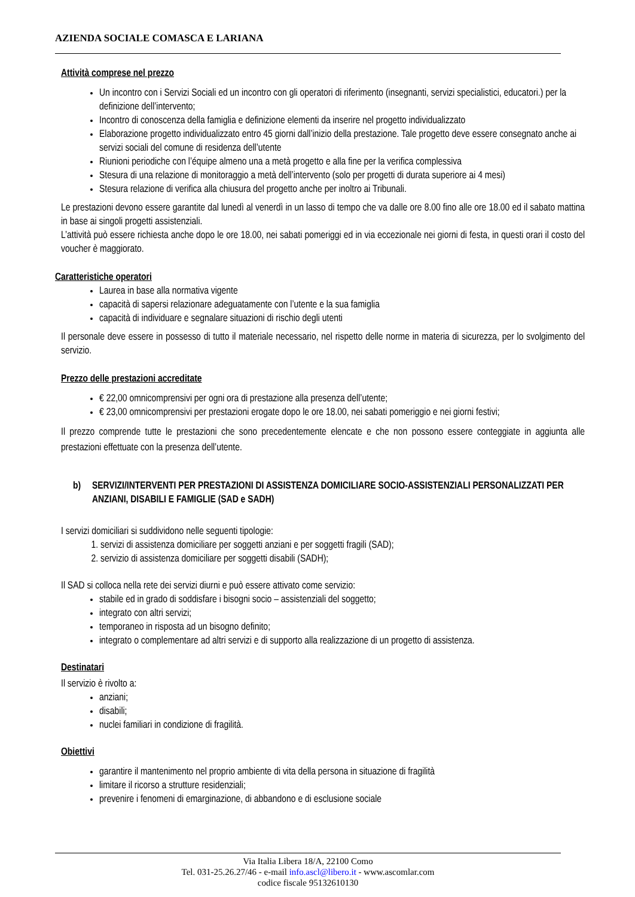AZIENDA SOCIALE COMASCA E LARIANA
Attività comprese nel prezzo
Un incontro con i Servizi Sociali ed un incontro con gli operatori di riferimento (insegnanti, servizi specialistici, educatori.) per la definizione dell’intervento;
Incontro di conoscenza della famiglia e definizione elementi da inserire nel progetto individualizzato
Elaborazione progetto individualizzato entro 45 giorni dall’inizio della prestazione. Tale progetto deve essere consegnato anche ai servizi sociali del comune di residenza dell’utente
Riunioni periodiche con l’équipe almeno una a metà progetto e alla fine per la verifica complessiva
Stesura di una relazione di monitoraggio a metà dell’intervento (solo per progetti di durata superiore ai 4 mesi)
Stesura relazione di verifica alla chiusura del progetto anche per inoltro ai Tribunali.
Le prestazioni devono essere garantite dal lunedì al venerdì in un lasso di tempo che va dalle ore 8.00 fino alle ore 18.00 ed il sabato mattina in base ai singoli progetti assistenziali.
L’attività può essere richiesta anche dopo le ore 18.00, nei sabati pomeriggi ed in via eccezionale nei giorni di festa, in questi orari il costo del voucher è maggiorato.
Caratteristiche operatori
Laurea in base alla normativa vigente
capacità di sapersi relazionare adeguatamente con l’utente e la sua famiglia
capacità di individuare e segnalare situazioni di rischio degli utenti
Il personale deve essere in possesso di tutto il materiale necessario, nel rispetto delle norme in materia di sicurezza, per lo svolgimento del servizio.
Prezzo delle prestazioni accreditate
€ 22,00 omnicomprensivi per ogni ora di prestazione alla presenza dell’utente;
€ 23,00 omnicomprensivi per prestazioni erogate dopo le ore 18.00, nei sabati pomeriggio e nei giorni festivi;
Il prezzo comprende tutte le prestazioni che sono precedentemente elencate e che non possono essere conteggiate in aggiunta alle prestazioni effettuate con la presenza dell’utente.
b) SERVIZI/INTERVENTI PER PRESTAZIONI DI ASSISTENZA DOMICILIARE SOCIO-ASSISTENZIALI PERSONALIZZATI PER ANZIANI, DISABILI E FAMIGLIE (SAD e SADH)
I servizi domiciliari si suddividono nelle seguenti tipologie:
1. servizi di assistenza domiciliare per soggetti anziani e per soggetti fragili (SAD);
2. servizio di assistenza domiciliare per soggetti disabili (SADH);
Il SAD si colloca nella rete dei servizi diurni e può essere attivato come servizio:
stabile ed in grado di soddisfare i bisogni socio – assistenziali del soggetto;
integrato con altri servizi;
temporaneo in risposta ad un bisogno definito;
integrato o complementare ad altri servizi e di supporto alla realizzazione di un progetto di assistenza.
Destinatari
Il servizio è rivolto a:
anziani;
disabili;
nuclei familiari in condizione di fragilità.
Obiettivi
garantire il mantenimento nel proprio ambiente di vita della persona in situazione di fragilità
limitare il ricorso a strutture residenziali;
prevenire i fenomeni di emarginazione, di abbandono e di esclusione sociale
Via Italia Libera 18/A, 22100 Como
Tel. 031-25.26.27/46 - e-mail info.ascl@libero.it - www.ascomlar.com
codice fiscale 95132610130